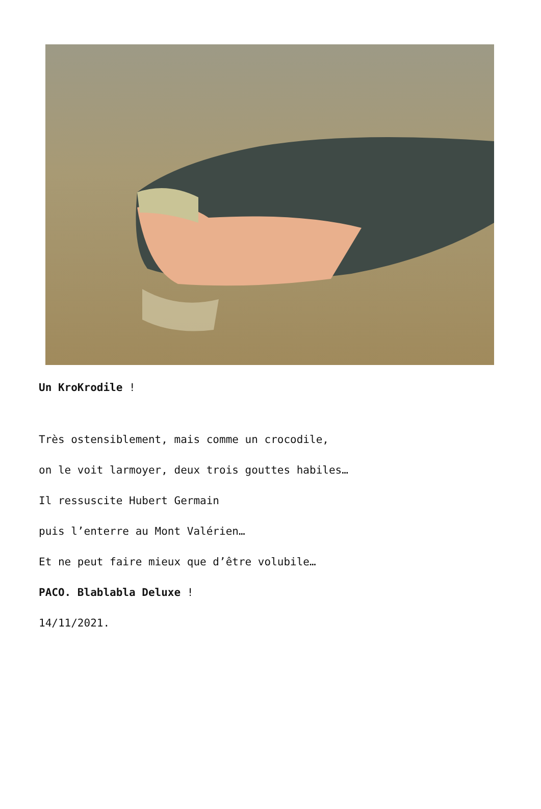Un KroKrodile !
Très ostensiblement, mais comme un crocodile,
on le voit larmoyer, deux trois gouttes habiles…
Il ressuscite Hubert Germain
puis l’enterre au Mont Valérien…
Et ne peut faire mieux que d’être volubile…
PACO. Blablabla Deluxe !
14/11/2021.